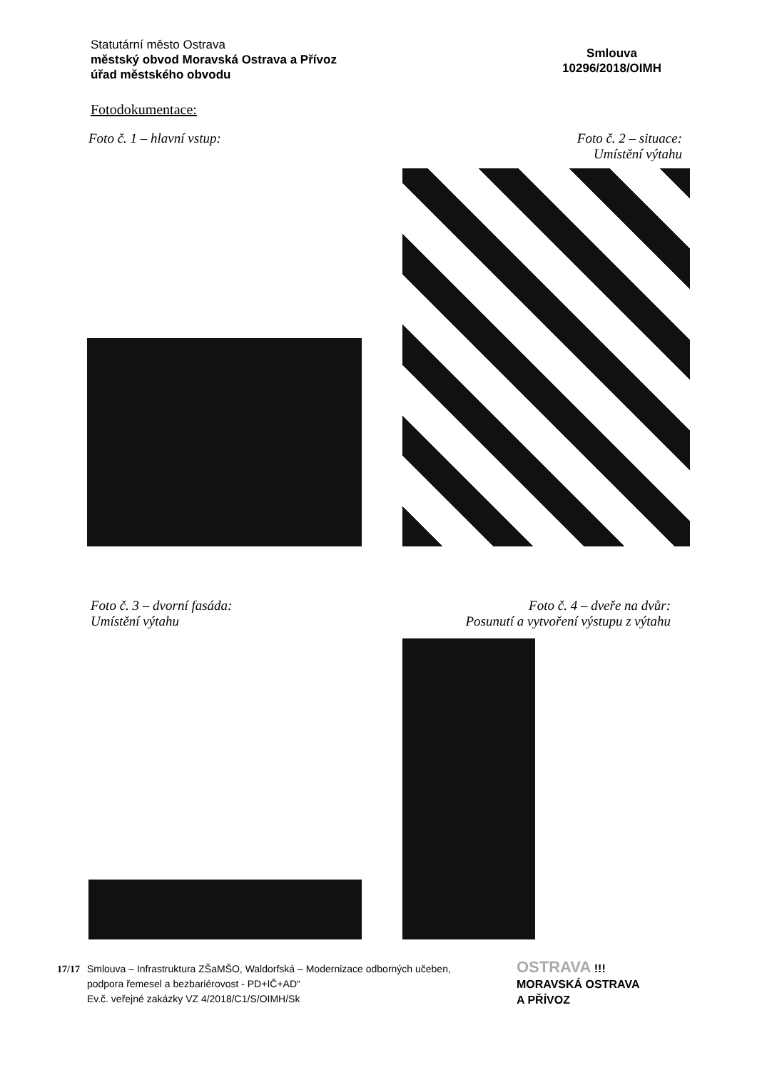Statutární město Ostrava
městský obvod Moravská Ostrava a Přívoz
úřad městského obvodu
Smlouva
10296/2018/OIMH
Fotodokumentace:
Foto č. 1 – hlavní vstup:
Foto č. 2 – situace:
Umístění výtahu
Foto č. 3 – dvorní fasáda:
Umístění výtahu
Foto č. 4 – dveře na dvůr:
Posunutí a vytvoření výstupu z výtahu
17/17 Smlouva – Infrastruktura ZŠaMŠO, Waldorfská – Modernizace odborných učeben,
podpora řemesel a bezbariérovost - PD+IČ+AD“
Ev.č. veřejné zakázky VZ 4/2018/C1/S/OIMH/Sk
OSTRAVA !!!
MORAVSKÁ OSTRAVA
A PŘÍVOZ